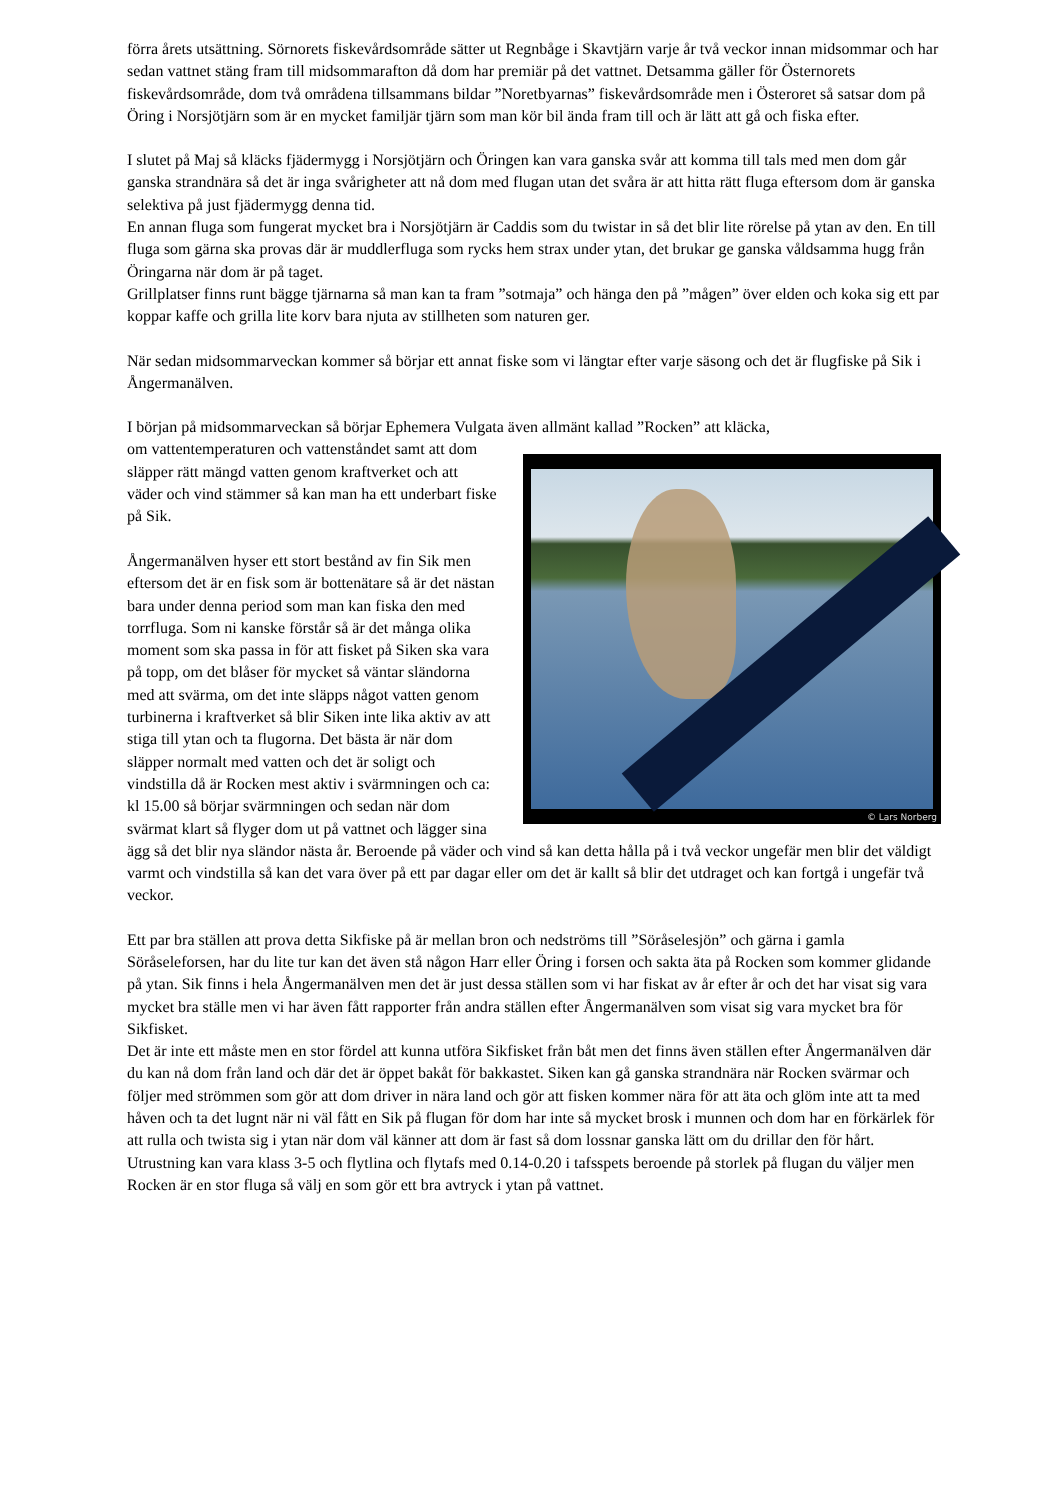förra årets utsättning. Sörnorets fiskevårdsområde sätter ut Regnbåge i Skavtjärn varje år två veckor innan midsommar och har sedan vattnet stäng fram till midsommarafton då dom har premiär på det vattnet. Detsamma gäller för Östernorets fiskevårdsområde, dom två områdena tillsammans bildar ”Noretbyarnas” fiskevårdsområde men i Österoret så satsar dom på Öring i Norsjötjärn som är en mycket familjär tjärn som man kör bil ända fram till och är lätt att gå och fiska efter.
I slutet på Maj så kläcks fjädermygg i Norsjötjärn och Öringen kan vara ganska svår att komma till tals med men dom går ganska strandnära så det är inga svårigheter att nå dom med flugan utan det svåra är att hitta rätt fluga eftersom dom är ganska selektiva på just fjädermygg denna tid.
En annan fluga som fungerat mycket bra i Norsjötjärn är Caddis som du twistar in så det blir lite rörelse på ytan av den. En till fluga som gärna ska provas där är muddlerfluga som rycks hem strax under ytan, det brukar ge ganska våldsamma hugg från Öringarna när dom är på taget.
Grillplatser finns runt bägge tjärnarna så man kan ta fram ”sotmaja” och hänga den på ”mågen” över elden och koka sig ett par koppar kaffe och grilla lite korv bara njuta av stillheten som naturen ger.
När sedan midsommarveckan kommer så börjar ett annat fiske som vi längtar efter varje säsong och det är flugfiske på Sik i Ångermanälven.
I början på midsommarveckan så börjar Ephemera Vulgata även allmänt kallad ”Rocken” att kläcka,
© Lars Norberg om vattentemperaturen och vattenståndet samt att dom släpper rätt mängd vatten genom kraftverket och att väder och vind stämmer så kan man ha ett underbart fiske på Sik.
Ångermanälven hyser ett stort bestånd av fin Sik men eftersom det är en fisk som är bottenätare så är det nästan bara under denna period som man kan fiska den med torrfluga. Som ni kanske förstår så är det många olika moment som ska passa in för att fisket på Siken ska vara på topp, om det blåser för mycket så väntar sländorna med att svärma, om det inte släpps något vatten genom turbinerna i kraftverket så blir Siken inte lika aktiv av att stiga till ytan och ta flugorna. Det bästa är när dom släpper normalt med vatten och det är soligt och vindstilla då är Rocken mest aktiv i svärmningen och ca: kl 15.00 så börjar svärmningen och sedan när dom svärmat klart så flyger dom ut på vattnet och lägger sina ägg så det blir nya sländor nästa år. Beroende på väder och vind så kan detta hålla på i två veckor ungefär men blir det väldigt varmt och vindstilla så kan det vara över på ett par dagar eller om det är kallt så blir det utdraget och kan fortgå i ungefär två veckor.
Ett par bra ställen att prova detta Sikfiske på är mellan bron och nedströms till ”Söråselesjön” och gärna i gamla Söråseleforsen, har du lite tur kan det även stå någon Harr eller Öring i forsen och sakta äta på Rocken som kommer glidande på ytan. Sik finns i hela Ångermanälven men det är just dessa ställen som vi har fiskat av år efter år och det har visat sig vara mycket bra ställe men vi har även fått rapporter från andra ställen efter Ångermanälven som visat sig vara mycket bra för Sikfisket.
Det är inte ett måste men en stor fördel att kunna utföra Sikfisket från båt men det finns även ställen efter Ångermanälven där du kan nå dom från land och där det är öppet bakåt för bakkastet. Siken kan gå ganska strandnära när Rocken svärmar och följer med strömmen som gör att dom driver in nära land och gör att fisken kommer nära för att äta och glöm inte att ta med håven och ta det lugnt när ni väl fått en Sik på flugan för dom har inte så mycket brosk i munnen och dom har en förkärlek för att rulla och twista sig i ytan när dom väl känner att dom är fast så dom lossnar ganska lätt om du drillar den för hårt. Utrustning kan vara klass 3-5 och flytlina och flytafs med 0.14-0.20 i tafsspets beroende på storlek på flugan du väljer men Rocken är en stor fluga så välj en som gör ett bra avtryck i ytan på vattnet.